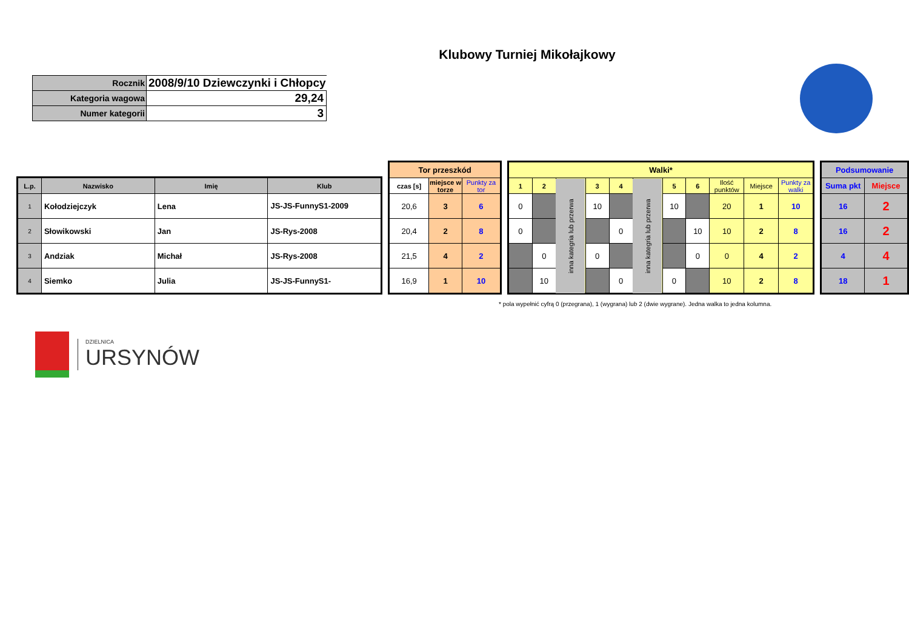Klubowy Turniej Mikołajkowy
| Rocznik | 2008/9/10 Dziewczynki i Chłopcy |
| Kategoria wagowa | 29,24 |
| Numer kategorii | 3 |
| L.p. | Nazwisko | Imię | Klub |
| --- | --- | --- | --- |
| 1 | Kołodziejczyk | Lena | JS-JS-FunnyS1-2009 |
| 2 | Słowikowski | Jan | JS-Rys-2008 |
| 3 | Andziak | Michał | JS-Rys-2008 |
| 4 | Siemko | Julia | JS-JS-FunnyS1- |
| Tor przeszkód | | |
| --- | --- | --- |
| czas [s] | miejsce w torze | Punkty za tor |
| 20,6 | 3 | 6 |
| 20,4 | 2 | 8 |
| 21,5 | 4 | 2 |
| 16,9 | 1 | 10 |
| Walki* | | | | | | | | | | |
| --- | --- | --- | --- | --- | --- | --- | --- | --- | --- | --- |
| 1 | 2 | inna kategria lub przerwa | 3 | 4 | inna kategria lub przerwa | 5 | 6 | Ilość punktów | Miejsce | Punkty za walki |
| 0 | | | 10 | | | 10 | | 20 | 1 | 10 |
| 0 | | | | 0 | | | 10 | 10 | 2 | 8 |
| | 0 | | 0 | | | | 0 | 0 | 4 | 2 |
| | 10 | | | 0 | | 0 | | 10 | 2 | 8 |
| Podsumowanie | |
| --- | --- |
| Suma pkt | Miejsce |
| 16 | 2 |
| 16 | 2 |
| 4 | 4 |
| 18 | 1 |
* pola wypełnić cyfrą 0 (przegrana), 1 (wygrana) lub 2 (dwie wygrane). Jedna walka to jedna kolumna.
DZIELNICA
URSYNÓW